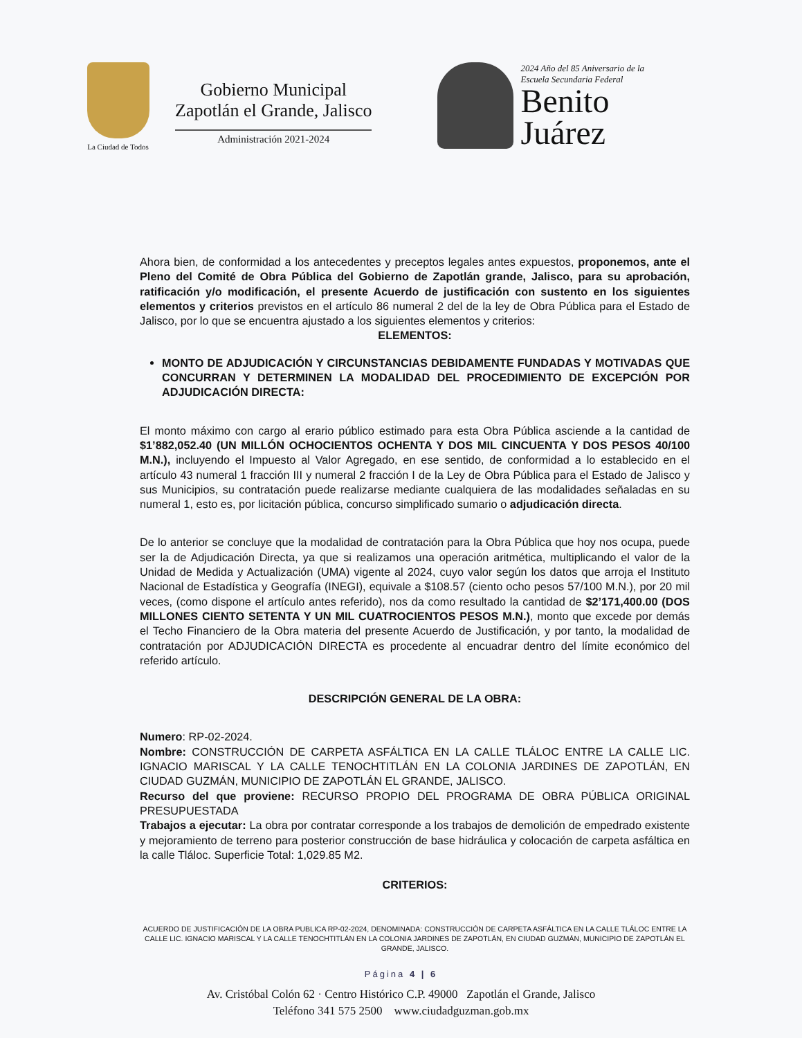La Ciudad de Todos
Gobierno Municipal
Zapotlán el Grande, Jalisco
Administración 2021-2024
2024 Año del 85 Aniversario de la
Escuela Secundaria Federal
Benito
Juárez
Ahora bien, de conformidad a los antecedentes y preceptos legales antes expuestos, proponemos, ante el Pleno del Comité de Obra Pública del Gobierno de Zapotlán grande, Jalisco, para su aprobación, ratificación y/o modificación, el presente Acuerdo de justificación con sustento en los siguientes elementos y criterios previstos en el artículo 86 numeral 2 del de la ley de Obra Pública para el Estado de Jalisco, por lo que se encuentra ajustado a los siguientes elementos y criterios:
ELEMENTOS:
MONTO DE ADJUDICACIÓN Y CIRCUNSTANCIAS DEBIDAMENTE FUNDADAS Y MOTIVADAS QUE CONCURRAN Y DETERMINEN LA MODALIDAD DEL PROCEDIMIENTO DE EXCEPCIÓN POR ADJUDICACIÓN DIRECTA:
El monto máximo con cargo al erario público estimado para esta Obra Pública asciende a la cantidad de $1’882,052.40 (UN MILLÓN OCHOCIENTOS OCHENTA Y DOS MIL CINCUENTA Y DOS PESOS 40/100 M.N.), incluyendo el Impuesto al Valor Agregado, en ese sentido, de conformidad a lo establecido en el artículo 43 numeral 1 fracción III y numeral 2 fracción I de la Ley de Obra Pública para el Estado de Jalisco y sus Municipios, su contratación puede realizarse mediante cualquiera de las modalidades señaladas en su numeral 1, esto es, por licitación pública, concurso simplificado sumario o adjudicación directa.
De lo anterior se concluye que la modalidad de contratación para la Obra Pública que hoy nos ocupa, puede ser la de Adjudicación Directa, ya que si realizamos una operación aritmética, multiplicando el valor de la Unidad de Medida y Actualización (UMA) vigente al 2024, cuyo valor según los datos que arroja el Instituto Nacional de Estadística y Geografía (INEGI), equivale a $108.57 (ciento ocho pesos 57/100 M.N.), por 20 mil veces, (como dispone el artículo antes referido), nos da como resultado la cantidad de $2’171,400.00 (DOS MILLONES CIENTO SETENTA Y UN MIL CUATROCIENTOS PESOS M.N.), monto que excede por demás el Techo Financiero de la Obra materia del presente Acuerdo de Justificación, y por tanto, la modalidad de contratación por ADJUDICACIÓN DIRECTA es procedente al encuadrar dentro del límite económico del referido artículo.
DESCRIPCIÓN GENERAL DE LA OBRA:
Numero: RP-02-2024.
Nombre: CONSTRUCCIÓN DE CARPETA ASFÁLTICA EN LA CALLE TLÁLOC ENTRE LA CALLE LIC. IGNACIO MARISCAL Y LA CALLE TENOCHTITLÁN EN LA COLONIA JARDINES DE ZAPOTLÁN, EN CIUDAD GUZMÁN, MUNICIPIO DE ZAPOTLÁN EL GRANDE, JALISCO.
Recurso del que proviene: RECURSO PROPIO DEL PROGRAMA DE OBRA PÚBLICA ORIGINAL PRESUPUESTADA
Trabajos a ejecutar: La obra por contratar corresponde a los trabajos de demolición de empedrado existente y mejoramiento de terreno para posterior construcción de base hidráulica y colocación de carpeta asfáltica en la calle Tláloc. Superficie Total: 1,029.85 M2.
CRITERIOS:
ACUERDO DE JUSTIFICACIÓN DE LA OBRA PUBLICA RP-02-2024, DENOMINADA: CONSTRUCCIÓN DE CARPETA ASFÁLTICA EN LA CALLE TLÁLOC ENTRE LA CALLE LIC. IGNACIO MARISCAL Y LA CALLE TENOCHTITLÁN EN LA COLONIA JARDINES DE ZAPOTLÁN, EN CIUDAD GUZMÁN, MUNICIPIO DE ZAPOTLÁN EL GRANDE, JALISCO.
Página 4 | 6
Av. Cristóbal Colón 62 · Centro Histórico C.P. 49000 Zapotlán el Grande, Jalisco
Teléfono 341 575 2500 www.ciudadguzman.gob.mx